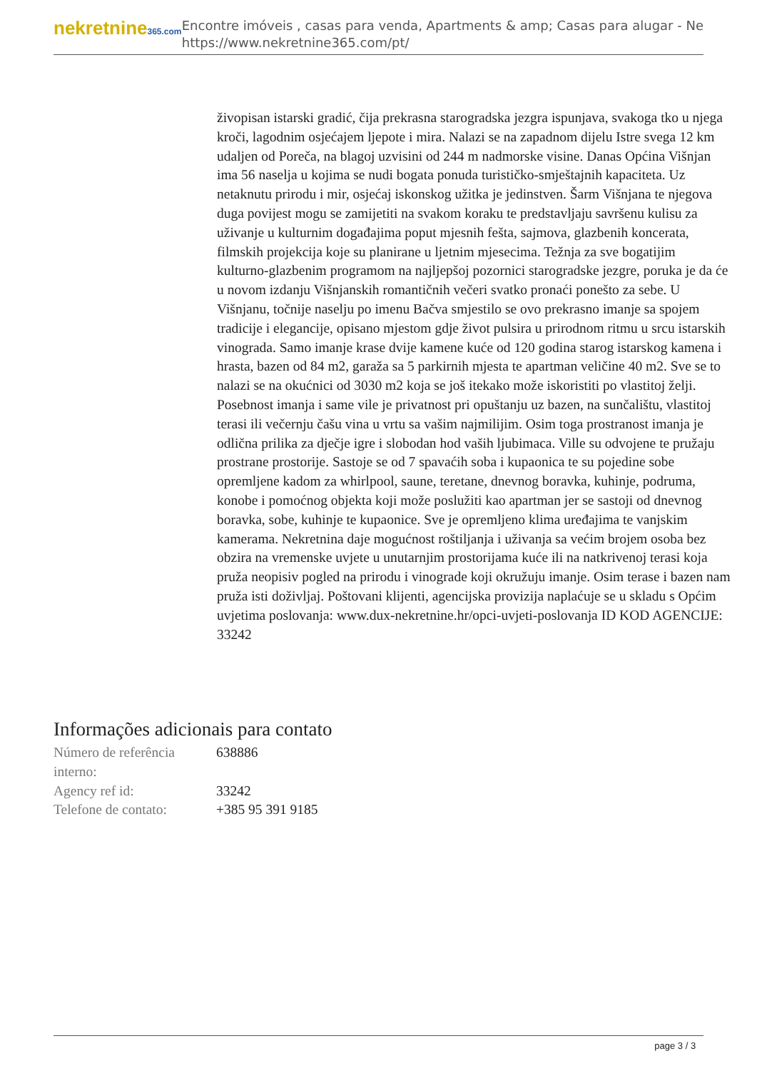nekretnine365.com
Encontre imóveis , casas para venda, Apartments & amp; Casas para alugar - Ne
https://www.nekretnine365.com/pt/
živopisan istarski gradić, čija prekrasna starogradska jezgra ispunjava, svakoga tko u njega kroči, lagodnim osjećajem ljepote i mira. Nalazi se na zapadnom dijelu Istre svega 12 km udaljen od Poreča, na blagoj uzvisini od 244 m nadmorske visine. Danas Općina Višnjan ima 56 naselja u kojima se nudi bogata ponuda turističko-smještajnih kapaciteta. Uz netaknutu prirodu i mir, osjećaj iskonskog užitka je jedinstven. Šarm Višnjana te njegova duga povijest mogu se zamijetiti na svakom koraku te predstavljaju savršenu kulisu za uživanje u kulturnim događajima poput mjesnih fešta, sajmova, glazbenih koncerata, filmskih projekcija koje su planirane u ljetnim mjesecima. Težnja za sve bogatijim kulturno-glazbenim programom na najljepšoj pozornici starogradske jezgre, poruka je da će u novom izdanju Višnjanskih romantičnih večeri svatko pronaći ponešto za sebe. U Višnjanu, točnije naselju po imenu Bačva smjestilo se ovo prekrasno imanje sa spojem tradicije i elegancije, opisano mjestom gdje život pulsira u prirodnom ritmu u srcu istarskih vinograda. Samo imanje krase dvije kamene kuće od 120 godina starog istarskog kamena i hrasta, bazen od 84 m2, garaža sa 5 parkirnih mjesta te apartman veličine 40 m2. Sve se to nalazi se na okućnici od 3030 m2 koja se još itekako može iskoristiti po vlastitoj želji. Posebnost imanja i same vile je privatnost pri opuštanju uz bazen, na sunčalištu, vlastitoj terasi ili večernju čašu vina u vrtu sa vašim najmilijim. Osim toga prostranost imanja je odlična prilika za dječje igre i slobodan hod vaših ljubimaca. Ville su odvojene te pružaju prostrane prostorije. Sastoje se od 7 spavaćih soba i kupaonica te su pojedine sobe opremljene kadom za whirlpool, saune, teretane, dnevnog boravka, kuhinje, podruma, konobe i pomoćnog objekta koji može poslužiti kao apartman jer se sastoji od dnevnog boravka, sobe, kuhinje te kupaonice. Sve je opremljeno klima uređajima te vanjskim kamerama. Nekretnina daje mogućnost roštiljanja i uživanja sa većim brojem osoba bez obzira na vremenske uvjete u unutarnjim prostorijama kuće ili na natkrivenoj terasi koja pruža neopisiv pogled na prirodu i vinograde koji okružuju imanje. Osim terase i bazen nam pruža isti doživljaj. Poštovani klijenti, agencijska provizija naplaćuje se u skladu s Općim uvjetima poslovanja: www.dux-nekretnine.hr/opci-uvjeti-poslovanja ID KOD AGENCIJE: 33242
Informações adicionais para contato
| Número de referência interno: | 638886 |
| Agency ref id: | 33242 |
| Telefone de contato: | +385 95 391 9185 |
page 3 / 3